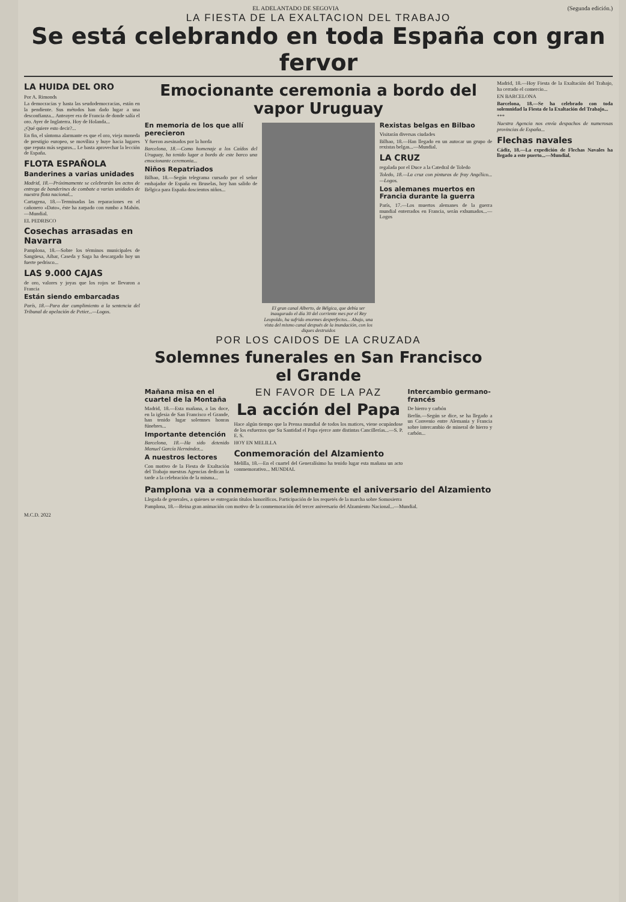EL ADELANTADO DE SEGOVIA (Segunda edición.)
LA FIESTA DE LA EXALTACION DEL TRABAJO
Se está celebrando en toda España con gran fervor
LA HUIDA DEL ORO
Por A. Rimonds
La democracias y hasta las seudodemocracias, están en la pendiente. Sus métodos han dado lugar a una desconfianza... Anteayer era de Francia de donde salía el oro. Ayer de Inglaterra. Hoy de Holanda...
¿Qué quiere esto decir?...
En fin, el síntoma alarmante es que el oro, vieja moneda de prestigio europeo, se moviliza y huye hacia lugares que reputa más seguros... Le basta aprovechar la lección de España.
FLOTA ESPAÑOLA
Banderines a varias unidades
Madrid, 18.—Próximamente se celebrarán los actos de entrega de banderines de combate a varias unidades de nuestra flota nacional...
Cartagena, 18.—Terminadas las reparaciones en el cañonero «Dato», éste ha zarpado con rumbo a Mahón.—Mundial.
EL PEDRISCO
Cosechas arrasadas en Navarra
Pamplona, 18.—Sobre los términos municipales de Sangüesa, Aibar, Caseda y Saga ha descargado hoy un fuerte pedrisco...
LAS 9.000 CAJAS
de oro, valores y joyas que los rojos se llevaron a Francia
Están siendo embarcadas
París, 18.—Para dar cumplimiento a la sentencia del Tribunal de apelación de Petier...—Logos.
Emocionante ceremonia a bordo del vapor Uruguay
En memoria de los que allí perecieron
Y fueron asesinados por la horda
Barcelona, 18.—Como homenaje a los Caídos del Uruguay, ha tenido lugar a bordo de este barco una emocionante ceremonia...
Niños Repatriados
Bilbao, 18.—Según telegrama cursado por el señor embajador de España en Bruselas, hoy han salido de Bélgica para España doscientos niños...
El gran canal Alberto, de Bélgica, que debía ser inaugurado el día 30 del corriente mes por el Rey Leopoldo, ha sufrido enormes desperfectos... Abajo, una vista del mismo canal después de la inundación, con los diques destruidos
Rexistas belgas en Bilbao
Visitarán diversas ciudades
Bilbao, 18.—Han llegado en un autocar un grupo de rexistas belgas...—Mundial.
LA CRUZ
regalada por el Duce a la Catedral de Toledo
Toledo, 18.—La cruz con pinturas de fray Angélico...—Logos.
Los alemanes muertos en Francia durante la guerra
París, 17.—Los muertos alemanes de la guerra mundial enterrados en Francia, serán exhumados...—Logos
POR LOS CAIDOS DE LA CRUZADA
Solemnes funerales en San Francisco el Grande
Mañana misa en el cuartel de la Montaña
Madrid, 18.—Esta mañana, a las doce, en la iglesia de San Francisco el Grande, han tenido lugar solemnes honras fúnebres...
Importante detención
Barcelona, 18.—Ha sido detenido Manuel García Hernández...
A nuestros lectores
Con motivo de la Fiesta de Exaltación del Trabajo nuestras Agencias dedican la tarde a la celebración de la misma...
EN FAVOR DE LA PAZ
La acción del Papa
Hace algún tiempo que la Prensa mundial de todos los matices, viene ocupándose de los esfuerzos que Su Santidad el Papa ejerce ante distintas Cancillerías...—S. P. E. S.
HOY EN MELILLA
Conmemoración del Alzamiento
Melilla, 18.—En el cuartel del Generalísimo ha tenido lugar esta mañana un acto conmemorativo... MUNDIAL
Intercambio germano-francés
De hierro y carbón
Berlín.—Según se dice, se ha llegado a un Convenio entre Alemania y Francia sobre intercambio de mineral de hierro y carbón...
Pamplona va a conmemorar solemnemente el aniversario del Alzamiento
Llegada de generales, a quienes se entregarán títulos honoríficos. Participación de los requetés de la marcha sobre Somosierra
Pamplona, 18.—Reina gran animación con motivo de la conmemoración del tercer aniversario del Alzamiento Nacional...—Mundial.
Madrid, 18.—Hoy Fiesta de la Exaltación del Trabajo, ha cerrado el comercio...
EN BARCELONA
Barcelona, 18.—Se ha celebrado con toda solemnidad la Fiesta de la Exaltación del Trabajo...
***
Nuestra Agencia nos envía despachos de numerosas provincias de España...
Flechas navales
Cádiz, 18.—La expedición de Flechas Navales ha llegado a este puerto...—Mundial.
M.C.D. 2022